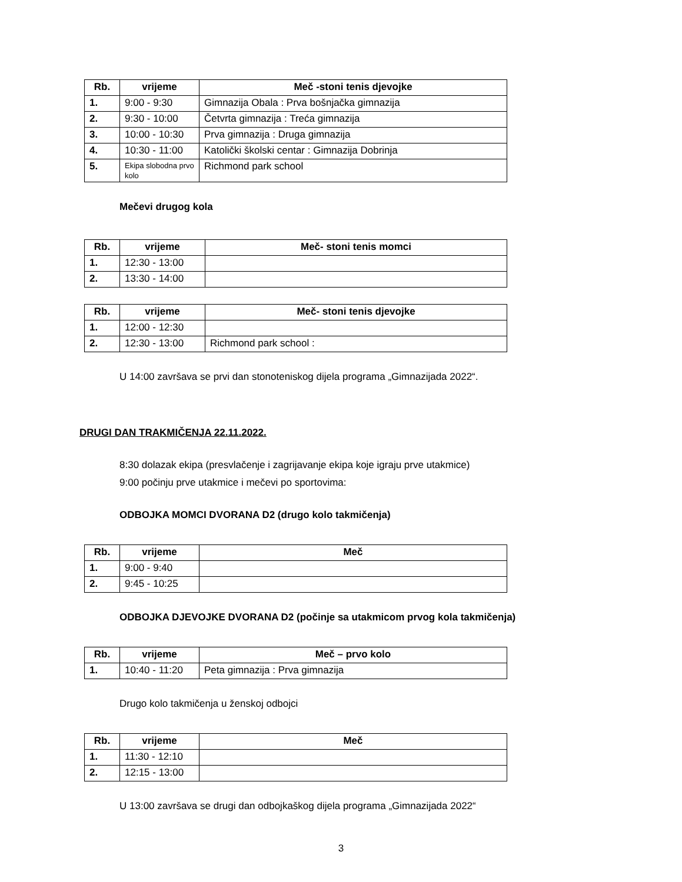| Rb. | vrijeme | Meč -stoni tenis djevojke |
| --- | --- | --- |
| 1. | 9:00 - 9:30 | Gimnazija Obala : Prva bošnjačka gimnazija |
| 2. | 9:30 - 10:00 | Četvrta gimnazija : Treća gimnazija |
| 3. | 10:00 - 10:30 | Prva gimnazija : Druga gimnazija |
| 4. | 10:30 - 11:00 | Katolički školski centar : Gimnazija Dobrinja |
| 5. | Ekipa slobodna prvo kolo | Richmond park school |
Mečevi drugog kola
| Rb. | vrijeme | Meč- stoni tenis momci |
| --- | --- | --- |
| 1. | 12:30 - 13:00 | |
| 2. | 13:30 - 14:00 | |
| Rb. | vrijeme | Meč- stoni tenis djevojke |
| --- | --- | --- |
| 1. | 12:00 - 12:30 | |
| 2. | 12:30 - 13:00 | Richmond park school : |
U 14:00 završava se prvi dan stonoteniskog dijela programa „Gimnazijada 2022“.
DRUGI DAN TRAKMIČENJA 22.11.2022.
8:30 dolazak ekipa (presvlačenje i zagrijavanje ekipa koje igraju prve utakmice)
9:00 počinju prve utakmice i mečevi po sportovima:
ODBOJKA MOMCI DVORANA D2 (drugo kolo takmičenja)
| Rb. | vrijeme | Meč |
| --- | --- | --- |
| 1. | 9:00 - 9:40 | |
| 2. | 9:45 - 10:25 | |
ODBOJKA DJEVOJKE DVORANA D2 (počinje sa utakmicom prvog kola takmičenja)
| Rb. | vrijeme | Meč – prvo kolo |
| --- | --- | --- |
| 1. | 10:40 - 11:20 | Peta gimnazija : Prva gimnazija |
Drugo kolo takmičenja u ženskoj odbojci
| Rb. | vrijeme | Meč |
| --- | --- | --- |
| 1. | 11:30 - 12:10 | |
| 2. | 12:15 - 13:00 | |
U 13:00 završava se drugi dan odbojkaškog dijela programa „Gimnazijada 2022“
3